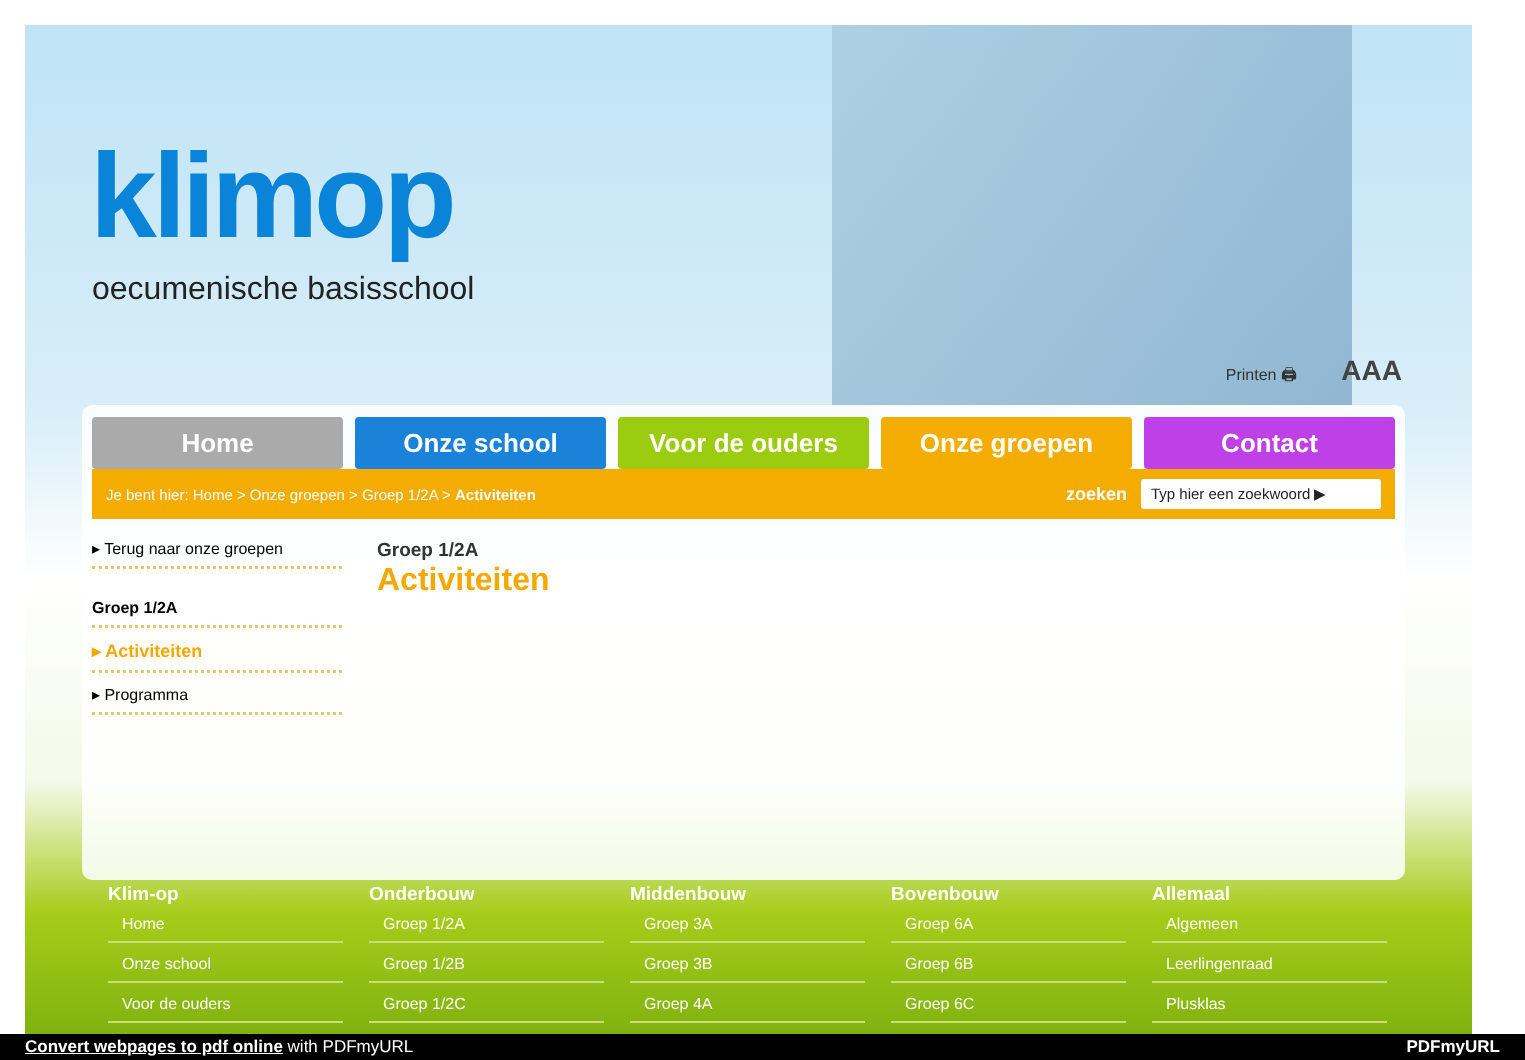klimop
oecumenische basisschool
Printen 🖨 AAA
Home Onze school Voor de ouders Onze groepen Contact
Je bent hier: Home > Onze groepen > Groep 1/2A > Activiteiten zoeken Typ hier een zoekwoord ▶
▸ Terug naar onze groepen
Groep 1/2A
▸ Activiteiten
▸ Programma
Groep 1/2A
Activiteiten
Klim-op
Home
Onze school
Voor de ouders
Onderbouw
Groep 1/2A
Groep 1/2B
Groep 1/2C
Middenbouw
Groep 3A
Groep 3B
Groep 4A
Bovenbouw
Groep 6A
Groep 6B
Groep 6C
Allemaal
Algemeen
Leerlingenraad
Plusklas
Convert webpages to pdf online with PDFmyURL PDFmyURL